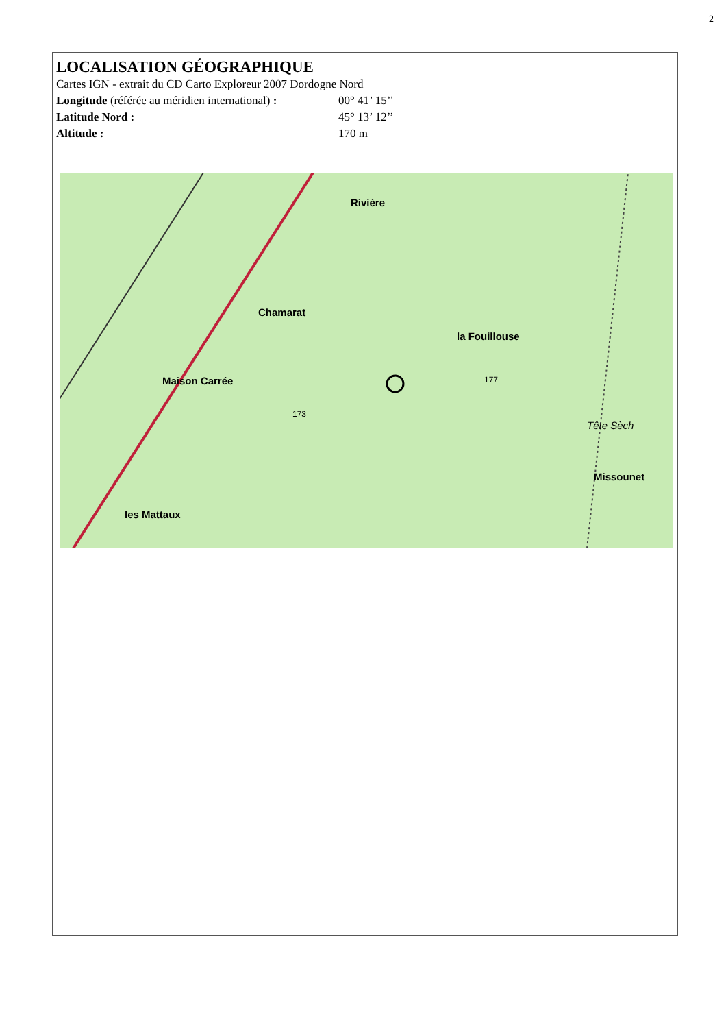2
LOCALISATION GÉOGRAPHIQUE
Cartes IGN - extrait du CD Carto Exploreur 2007 Dordogne Nord
Longitude (référée au méridien international) : 00° 41’ 15’’
Latitude Nord : 45° 13’ 12’’
Altitude : 170 m
Rivière
Chamarat
la Fouillouse
Maison Carrée
les Mattaux
Missounet
Tête Sèch
173
177